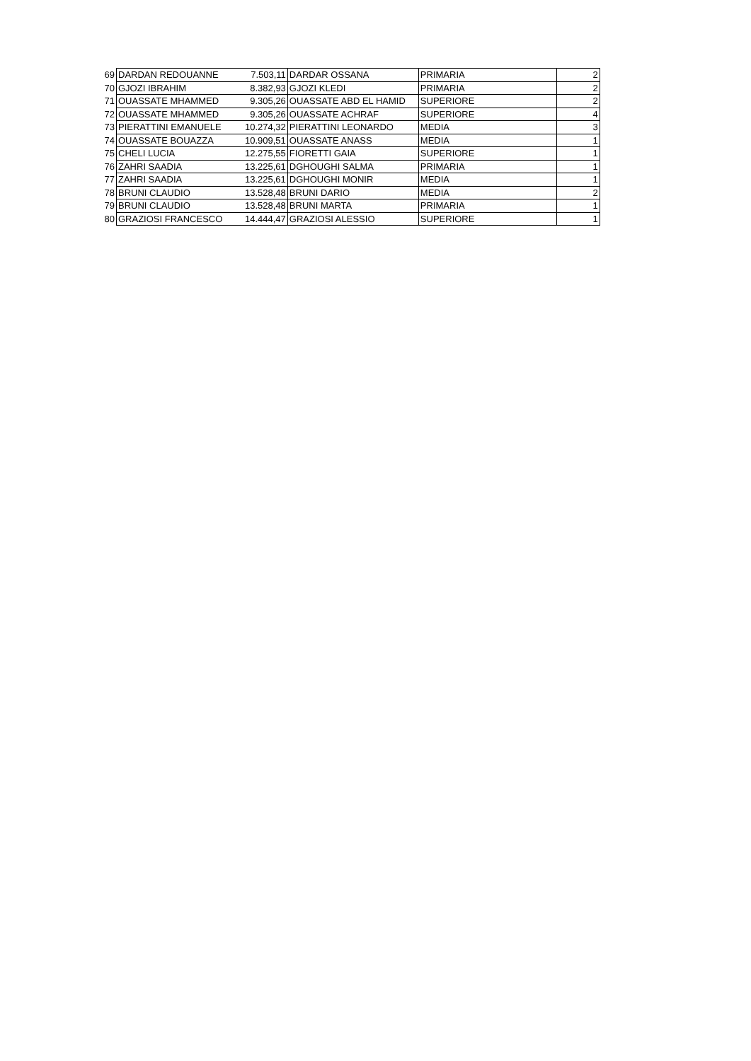| 69 | DARDAN REDOUANNE | 7.503,11 | DARDAR OSSANA | PRIMARIA | 2 |
| 70 | GJOZI IBRAHIM | 8.382,93 | GJOZI KLEDI | PRIMARIA | 2 |
| 71 | OUASSATE MHAMMED | 9.305,26 | OUASSATE ABD EL HAMID | SUPERIORE | 2 |
| 72 | OUASSATE MHAMMED | 9.305,26 | OUASSATE ACHRAF | SUPERIORE | 4 |
| 73 | PIERATTINI EMANUELE | 10.274,32 | PIERATTINI LEONARDO | MEDIA | 3 |
| 74 | OUASSATE BOUAZZA | 10.909,51 | OUASSATE ANASS | MEDIA | 1 |
| 75 | CHELI LUCIA | 12.275,55 | FIORETTI GAIA | SUPERIORE | 1 |
| 76 | ZAHRI SAADIA | 13.225,61 | DGHOUGHI SALMA | PRIMARIA | 1 |
| 77 | ZAHRI SAADIA | 13.225,61 | DGHOUGHI MONIR | MEDIA | 1 |
| 78 | BRUNI CLAUDIO | 13.528,48 | BRUNI DARIO | MEDIA | 2 |
| 79 | BRUNI CLAUDIO | 13.528,48 | BRUNI MARTA | PRIMARIA | 1 |
| 80 | GRAZIOSI FRANCESCO | 14.444,47 | GRAZIOSI ALESSIO | SUPERIORE | 1 |